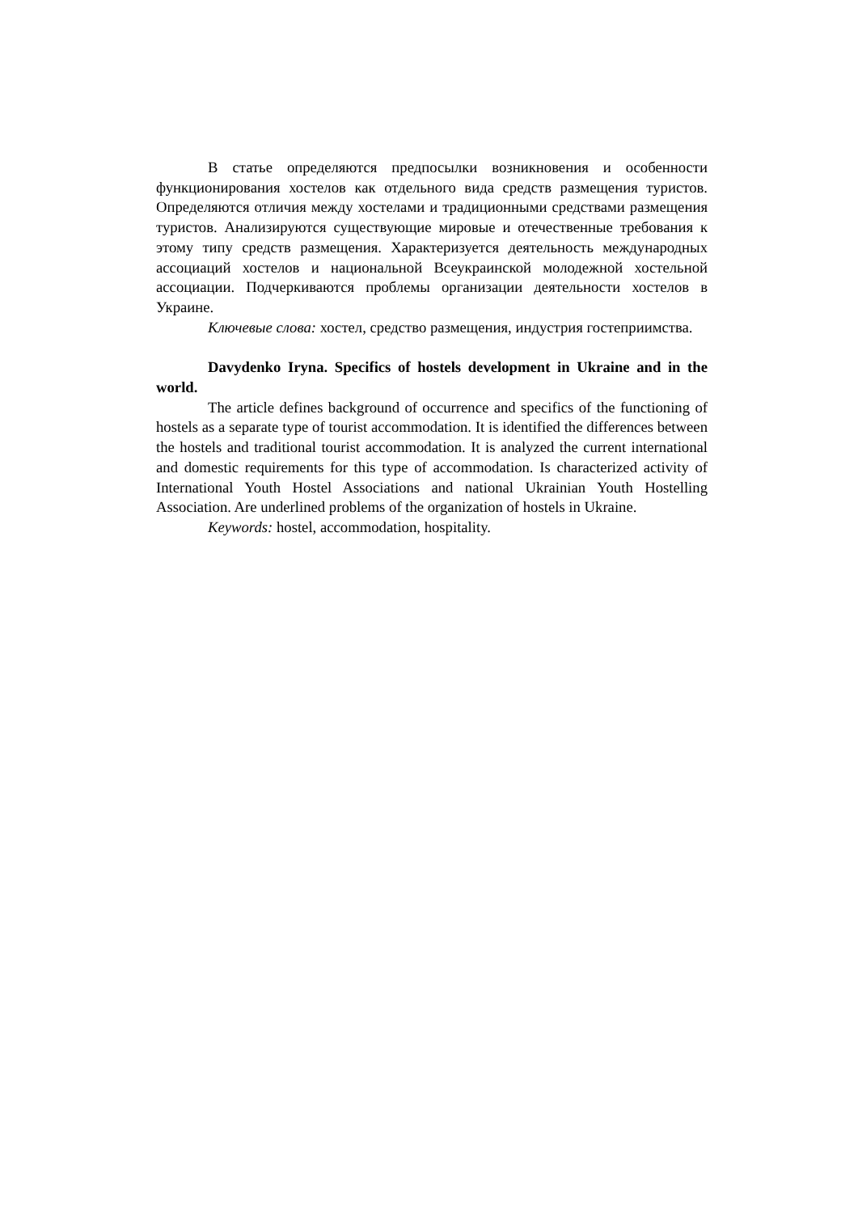В статье определяются предпосылки возникновения и особенности функционирования хостелов как отдельного вида средств размещения туристов. Определяются отличия между хостелами и традиционными средствами размещения туристов. Анализируются существующие мировые и отечественные требования к этому типу средств размещения. Характеризуется деятельность международных ассоциаций хостелов и национальной Всеукраинской молодежной хостельной ассоциации. Подчеркиваются проблемы организации деятельности хостелов в Украине.
Ключевые слова: хостел, средство размещения, индустрия гостеприимства.
Davydenko Iryna. Specifics of hostels development in Ukraine and in the world.
The article defines background of occurrence and specifics of the functioning of hostels as a separate type of tourist accommodation. It is identified the differences between the hostels and traditional tourist accommodation. It is analyzed the current international and domestic requirements for this type of accommodation. Is characterized activity of International Youth Hostel Associations and national Ukrainian Youth Hostelling Association. Are underlined problems of the organization of hostels in Ukraine.
Keywords: hostel, accommodation, hospitality.